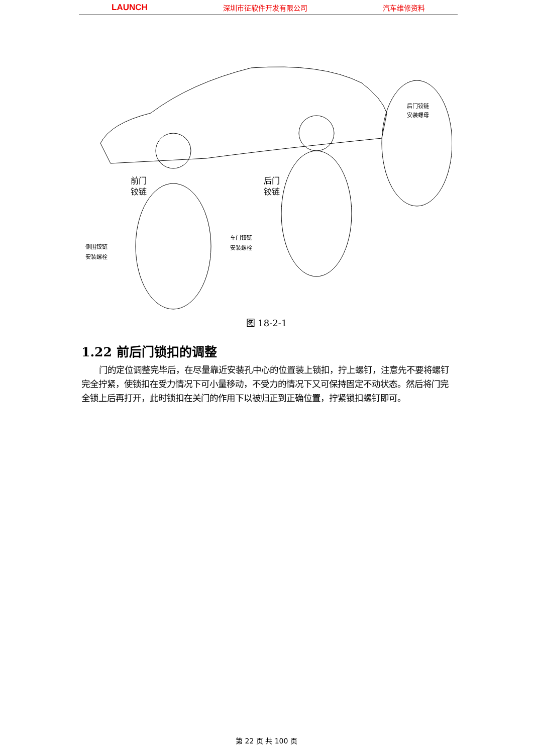LAUNCH 深圳市征软件开发有限公司 汽车维修资料
前门
铰链
后门
铰链
侧围铰链
安装螺栓
车门铰链
安装螺栓
后门铰链
安装螺母
图 18-2-1
1.22 前后门锁扣的调整
门的定位调整完毕后，在尽量靠近安装孔中心的位置装上锁扣，拧上螺钉，注意先不要将螺钉完全拧紧，使锁扣在受力情况下可小量移动，不受力的情况下又可保持固定不动状态。然后将门完全锁上后再打开，此时锁扣在关门的作用下以被归正到正确位置，拧紧锁扣螺钉即可。
第 22 页 共 100 页